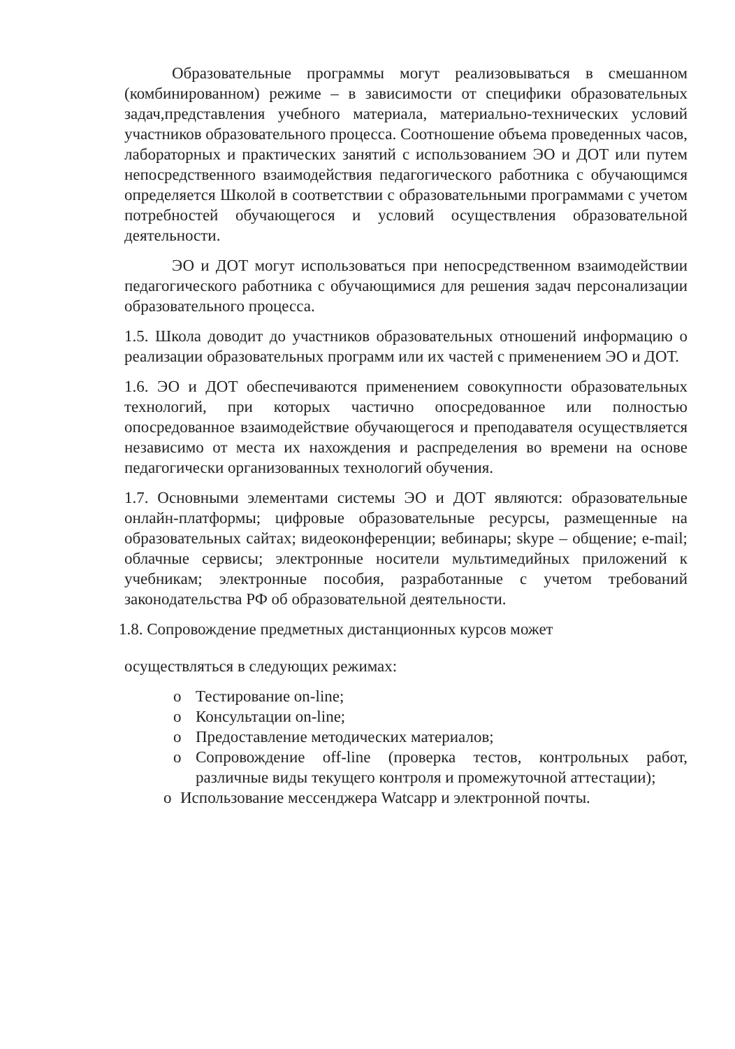Образовательные программы могут реализовываться в смешанном (комбинированном) режиме – в зависимости от специфики образовательных задач,представления учебного материала, материально-технических условий участников образовательного процесса. Соотношение объема проведенных часов, лабораторных и практических занятий с использованием ЭО и ДОТ или путем непосредственного взаимодействия педагогического работника с обучающимся определяется Школой в соответствии с образовательными программами с учетом потребностей обучающегося и условий осуществления образовательной деятельности.
ЭО и ДОТ могут использоваться при непосредственном взаимодействии педагогического работника с обучающимися для решения задач персонализации образовательного процесса.
1.5. Школа доводит до участников образовательных отношений информацию о реализации образовательных программ или их частей с применением ЭО и ДОТ.
1.6. ЭО и ДОТ обеспечиваются применением совокупности образовательных технологий, при которых частично опосредованное или полностью опосредованное взаимодействие обучающегося и преподавателя осуществляется независимо от места их нахождения и распределения во времени на основе педагогически организованных технологий обучения.
1.7. Основными элементами системы ЭО и ДОТ являются: образовательные онлайн-платформы; цифровые образовательные ресурсы, размещенные на образовательных сайтах; видеоконференции; вебинары; skype – общение; e-mail; облачные сервисы; электронные носители мультимедийных приложений к учебникам; электронные пособия, разработанные с учетом требований законодательства РФ об образовательной деятельности.
1.8. Сопровождение предметных дистанционных курсов может
осуществляться в следующих режимах:
o Тестирование on-line;
o Консультации on-line;
o Предоставление методических материалов;
o Сопровождение off-line (проверка тестов, контрольных работ, различные виды текущего контроля и промежуточной аттестации);
o Использование мессенджера Watcapp и электронной почты.